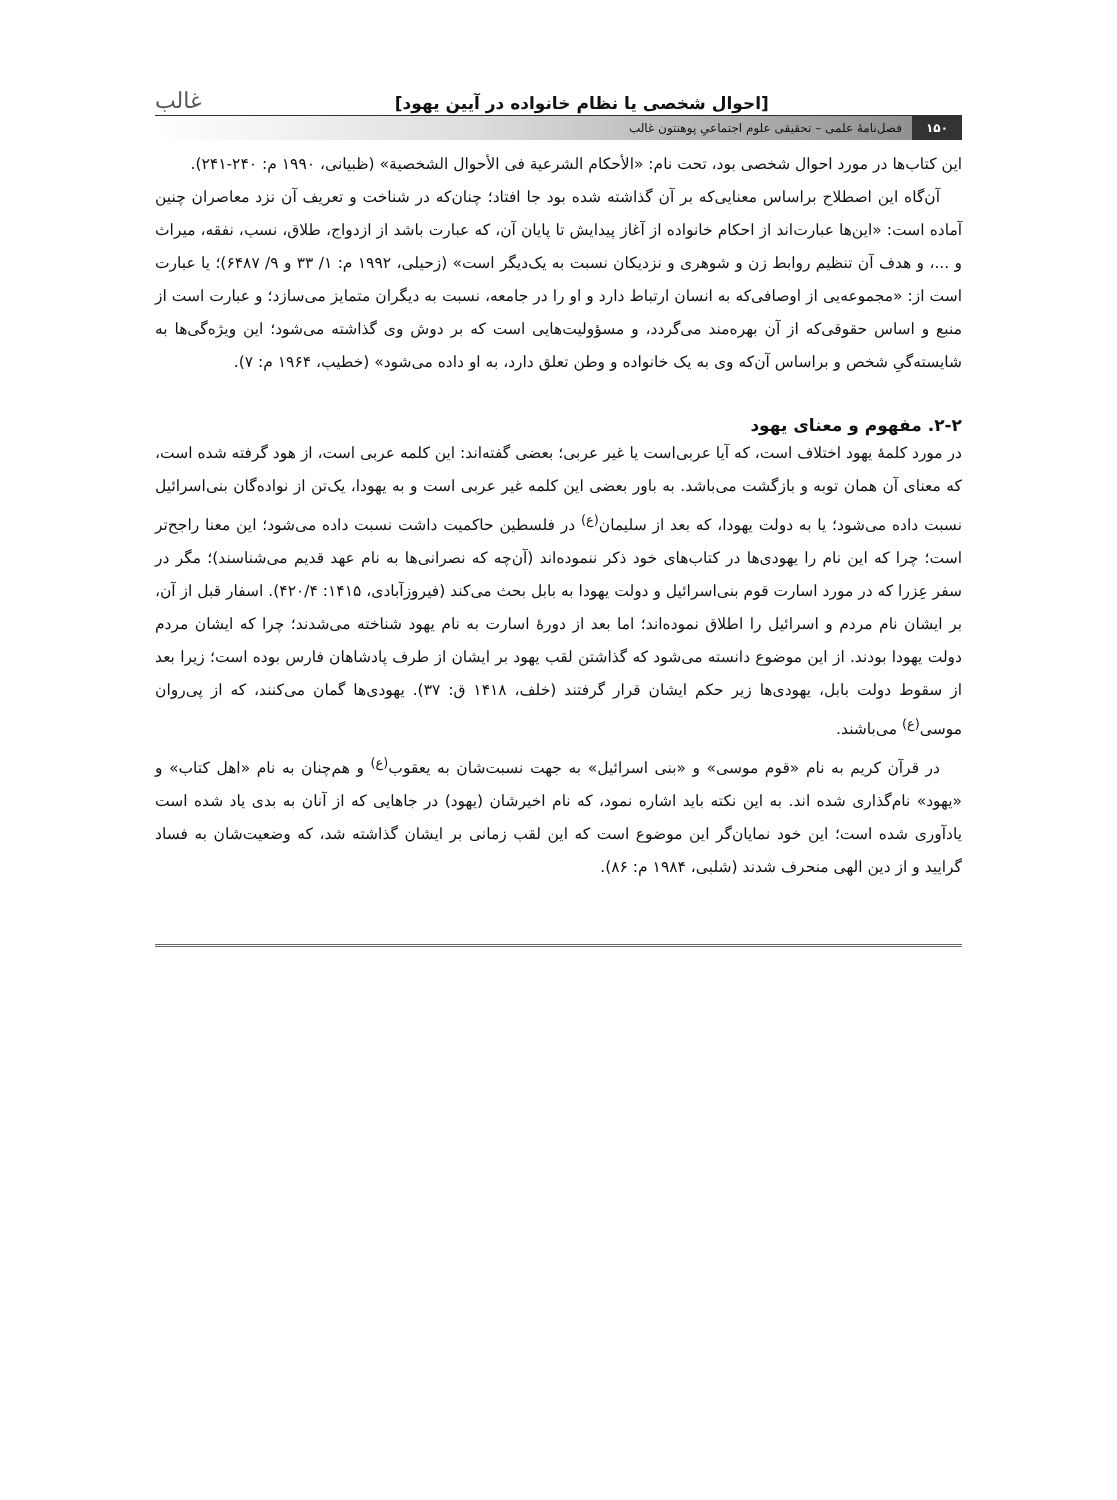[احوال شخصی یا نظام خانواده در آیین یهود] غالب
۱۵۰ فصل‌نامهٔ علمی – تحقیقی علوم اجتماعیِ پوهنتون غالب
این کتاب‌ها در مورد احوال شخصی بود، تحت نام: «الأحکام الشرعیة فی الأحوال الشخصیة» (ظبیانی، ۱۹۹۰ م: ۲۴۰-۲۴۱).
آن‌گاه این اصطلاح براساس معنایی‌که بر آن گذاشته شده بود جا افتاد؛ چنان‌که در شناخت و تعریف آن نزد معاصران چنین آماده است: «این‌ها عبارت‌اند از احکام خانواده از آغاز پیدایش تا پایان آن، که عبارت باشد از ازدواج، طلاق، نسب، نفقه، میراث و ...، و هدف آن تنظیم روابط زن و شوهری و نزدیکان نسبت به یک‌دیگر است» (زحیلی، ۱۹۹۲ م: ۱/ ۳۳ و ۹/ ۶۴۸۷)؛ یا عبارت است از: «مجموعه‌یی از اوصافی‌که به انسان ارتباط دارد و او را در جامعه، نسبت به دیگران متمایز می‌سازد؛ و عبارت است از منبع و اساس حقوقی‌که از آن بهره‌مند می‌گردد، و مسؤولیت‌هایی است که بر دوش وی گذاشته می‌شود؛ این ویژه‌گی‌ها به شایسته‌گیِ شخص و براساس آن‌که وی به یک خانواده و وطن تعلق دارد، به او داده می‌شود» (خطیب، ۱۹۶۴ م: ۷).
۲-۲. مفهوم و معنای یهود
در مورد کلمهٔ یهود اختلاف است، که آیا عربی‌است یا غیر عربی؛ بعضی گفته‌اند: این کلمه عربی است، از هود گرفته شده است، که معنای آن همان توبه و بازگشت می‌باشد. به باور بعضی این کلمه غیر عربی است و به یهودا، یک‌تن از نواده‌گان بنی‌اسرائیل نسبت داده می‌شود؛ یا به دولت یهودا، که بعد از سلیمان<sup>(ع)</sup> در فلسطین حاکمیت داشت نسبت داده می‌شود؛ این معنا راجح‌تر است؛ چرا که این نام را یهودی‌ها در کتاب‌های خود ذکر ننموده‌اند (آن‌چه که نصرانی‌ها به نام عهد قدیم می‌شناسند)؛ مگر در سفر عِزرا که در مورد اسارت قوم بنی‌اسرائیل و دولت یهودا به بابل بحث می‌کند (فیروزآبادی، ۱۴۱۵: ۴۲۰/۴). اسفار قبل از آن، بر ایشان نام مردم و اسرائیل را اطلاق نموده‌اند؛ اما بعد از دورهٔ اسارت به نام یهود شناخته می‌شدند؛ چرا که ایشان مردم دولت یهودا بودند. از این موضوع دانسته می‌شود که گذاشتن لقب یهود بر ایشان از طرف پادشاهان فارس بوده است؛ زیرا بعد از سقوط دولت بابل، یهودی‌ها زیر حکم ایشان قرار گرفتند (خلف، ۱۴۱۸ ق: ۳۷). یهودی‌ها گمان می‌کنند، که از پی‌روان موسی<sup>(ع)</sup> می‌باشند.
در قرآن کریم به نام «قوم موسی» و «بنی اسرائیل» به جهت نسبت‌شان به یعقوب<sup>(ع)</sup> و هم‌چنان به نام «اهل کتاب» و «یهود» نام‌گذاری شده اند. به این نکته باید اشاره نمود، که نام اخیرشان (یهود) در جاهایی که از آنان به بدی یاد شده است یادآوری شده است؛ این خود نمایان‌گر این موضوع است که این لقب زمانی بر ایشان گذاشته شد، که وضعیت‌شان به فساد گرایید و از دین الهی منحرف شدند (شلبی، ۱۹۸۴ م: ۸۶).